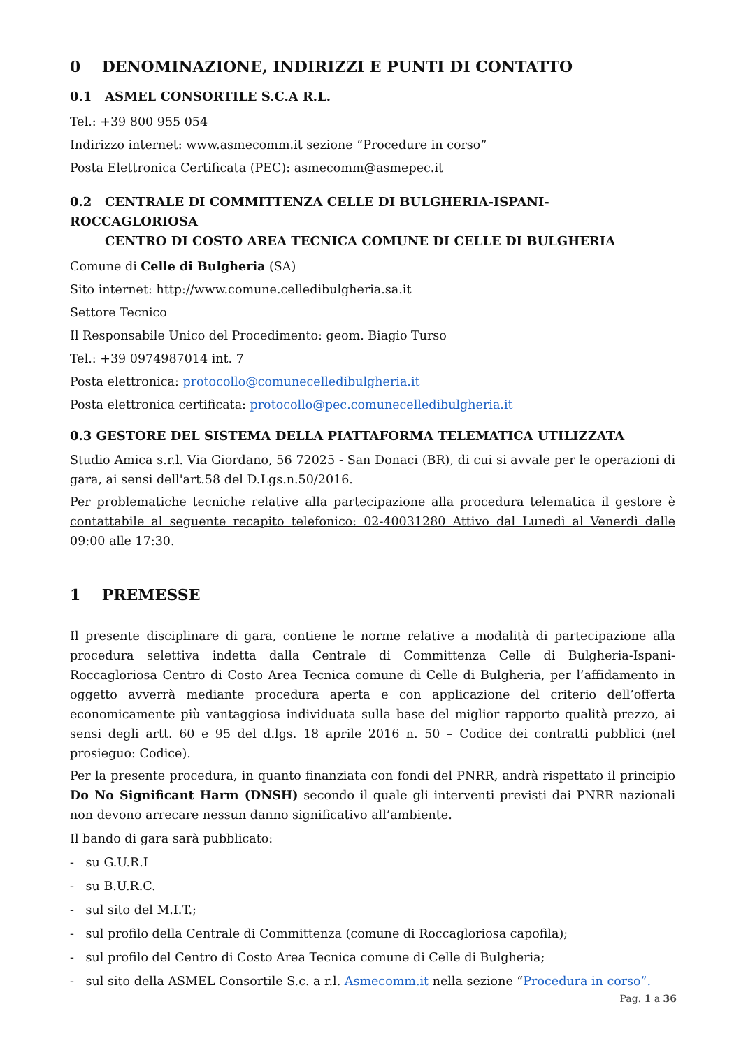0 DENOMINAZIONE, INDIRIZZI E PUNTI DI CONTATTO
0.1 ASMEL CONSORTILE S.C.A R.L.
Tel.: +39 800 955 054
Indirizzo internet: www.asmecomm.it sezione “Procedure in corso”
Posta Elettronica Certificata (PEC): asmecomm@asmepec.it
0.2 CENTRALE DI COMMITTENZA CELLE DI BULGHERIA-ISPANI-ROCCAGLORIOSA
CENTRO DI COSTO AREA TECNICA COMUNE DI CELLE DI BULGHERIA
Comune di Celle di Bulgheria (SA)
Sito internet: http://www.comune.celledibulgheria.sa.it
Settore Tecnico
Il Responsabile Unico del Procedimento: geom. Biagio Turso
Tel.: +39 0974987014 int. 7
Posta elettronica: protocollo@comunecelledibulgheria.it
Posta elettronica certificata: protocollo@pec.comunecelledibulgheria.it
0.3 GESTORE DEL SISTEMA DELLA PIATTAFORMA TELEMATICA UTILIZZATA
Studio Amica s.r.l. Via Giordano, 56 72025 - San Donaci (BR), di cui si avvale per le operazioni di gara, ai sensi dell'art.58 del D.Lgs.n.50/2016.
Per problematiche tecniche relative alla partecipazione alla procedura telematica il gestore è contattabile al seguente recapito telefonico: 02-40031280 Attivo dal Lunedì al Venerdì dalle 09:00 alle 17:30.
1 PREMESSE
Il presente disciplinare di gara, contiene le norme relative a modalità di partecipazione alla procedura selettiva indetta dalla Centrale di Committenza Celle di Bulgheria-Ispani-Roccagloriosa Centro di Costo Area Tecnica comune di Celle di Bulgheria, per l’affidamento in oggetto avverrà mediante procedura aperta e con applicazione del criterio dell’offerta economicamente più vantaggiosa individuata sulla base del miglior rapporto qualità prezzo, ai sensi degli artt. 60 e 95 del d.lgs. 18 aprile 2016 n. 50 – Codice dei contratti pubblici (nel prosieguo: Codice).
Per la presente procedura, in quanto finanziata con fondi del PNRR, andrà rispettato il principio Do No Significant Harm (DNSH) secondo il quale gli interventi previsti dai PNRR nazionali non devono arrecare nessun danno significativo all’ambiente.
Il bando di gara sarà pubblicato:
- su G.U.R.I
- su B.U.R.C.
- sul sito del M.I.T.;
- sul profilo della Centrale di Committenza (comune di Roccagloriosa capofila);
- sul profilo del Centro di Costo Area Tecnica comune di Celle di Bulgheria;
- sul sito della ASMEL Consortile S.c. a r.l. Asmecomm.it nella sezione “Procedura in corso”.
Pag. 1 a 36